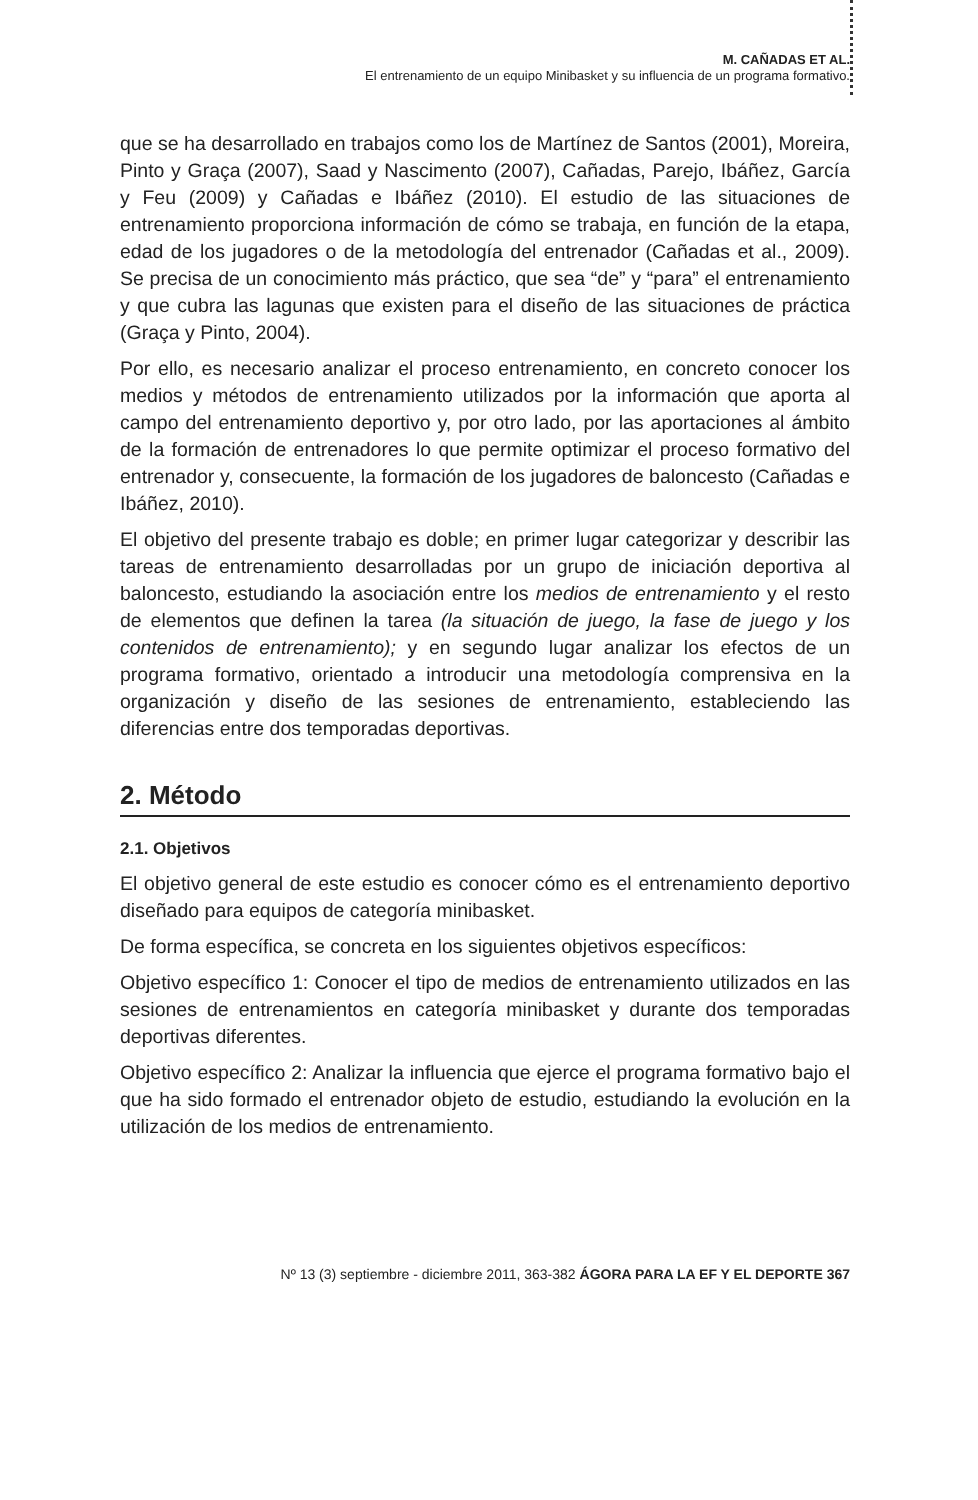M. CAÑADAS ET AL.
El entrenamiento de un equipo Minibasket y su influencia de un programa formativo.
que se ha desarrollado en trabajos como los de Martínez de Santos (2001), Moreira, Pinto y Graça (2007), Saad y Nascimento (2007), Cañadas, Parejo, Ibáñez, García y Feu (2009) y Cañadas e Ibáñez (2010). El estudio de las situaciones de entrenamiento proporciona información de cómo se trabaja, en función de la etapa, edad de los jugadores o de la metodología del entrenador (Cañadas et al., 2009). Se precisa de un conocimiento más práctico, que sea “de” y “para” el entrenamiento y que cubra las lagunas que existen para el diseño de las situaciones de práctica (Graça y Pinto, 2004).
Por ello, es necesario analizar el proceso entrenamiento, en concreto conocer los medios y métodos de entrenamiento utilizados por la información que aporta al campo del entrenamiento deportivo y, por otro lado, por las aportaciones al ámbito de la formación de entrenadores lo que permite optimizar el proceso formativo del entrenador y, consecuente, la formación de los jugadores de baloncesto (Cañadas e Ibáñez, 2010).
El objetivo del presente trabajo es doble; en primer lugar categorizar y describir las tareas de entrenamiento desarrolladas por un grupo de iniciación deportiva al baloncesto, estudiando la asociación entre los medios de entrenamiento y el resto de elementos que definen la tarea (la situación de juego, la fase de juego y los contenidos de entrenamiento); y en segundo lugar analizar los efectos de un programa formativo, orientado a introducir una metodología comprensiva en la organización y diseño de las sesiones de entrenamiento, estableciendo las diferencias entre dos temporadas deportivas.
2. Método
2.1. Objetivos
El objetivo general de este estudio es conocer cómo es el entrenamiento deportivo diseñado para equipos de categoría minibasket.
De forma específica, se concreta en los siguientes objetivos específicos:
Objetivo específico 1: Conocer el tipo de medios de entrenamiento utilizados en las sesiones de entrenamientos en categoría minibasket y durante dos temporadas deportivas diferentes.
Objetivo específico 2: Analizar la influencia que ejerce el programa formativo bajo el que ha sido formado el entrenador objeto de estudio, estudiando la evolución en la utilización de los medios de entrenamiento.
Nº 13 (3) septiembre - diciembre 2011, 363-382 ÁGORA PARA LA EF Y EL DEPORTE 367